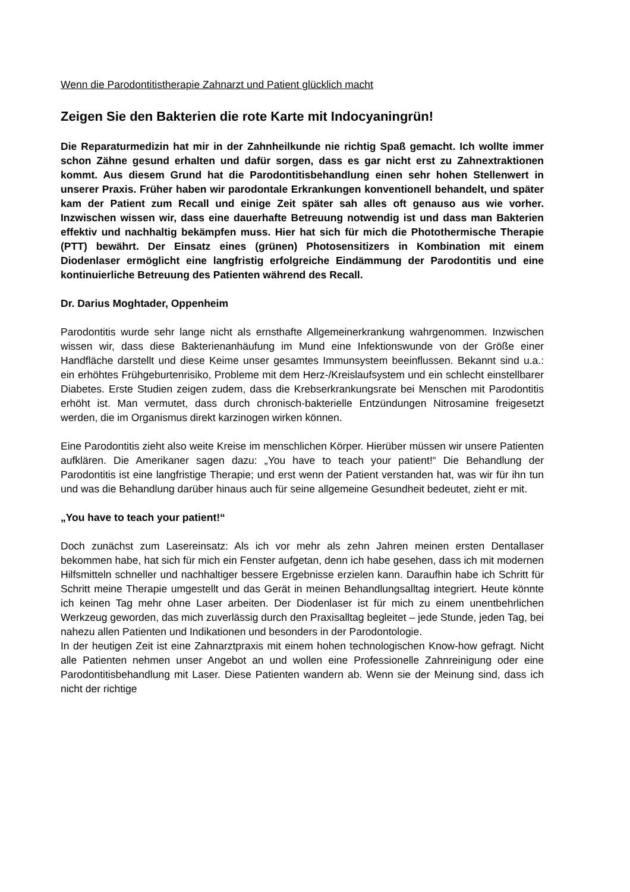Wenn die Parodontitistherapie Zahnarzt und Patient glücklich macht
Zeigen Sie den Bakterien die rote Karte mit Indocyaningrün!
Die Reparaturmedizin hat mir in der Zahnheilkunde nie richtig Spaß gemacht. Ich wollte immer schon Zähne gesund erhalten und dafür sorgen, dass es gar nicht erst zu Zahnextraktionen kommt. Aus diesem Grund hat die Parodontitisbehandlung einen sehr hohen Stellenwert in unserer Praxis. Früher haben wir parodontale Erkrankungen konventionell behandelt, und später kam der Patient zum Recall und einige Zeit später sah alles oft genauso aus wie vorher. Inzwischen wissen wir, dass eine dauerhafte Betreuung notwendig ist und dass man Bakterien effektiv und nachhaltig bekämpfen muss. Hier hat sich für mich die Photothermische Therapie (PTT) bewährt. Der Einsatz eines (grünen) Photosensitizers in Kombination mit einem Diodenlaser ermöglicht eine langfristig erfolgreiche Eindämmung der Parodontitis und eine kontinuierliche Betreuung des Patienten während des Recall.
Dr. Darius Moghtader, Oppenheim
Parodontitis wurde sehr lange nicht als ernsthafte Allgemeinerkrankung wahrgenommen. Inzwischen wissen wir, dass diese Bakterienanhäufung im Mund eine Infektionswunde von der Größe einer Handfläche darstellt und diese Keime unser gesamtes Immunsystem beeinflussen. Bekannt sind u.a.: ein erhöhtes Frühgeburtenrisiko, Probleme mit dem Herz-/Kreislaufsystem und ein schlecht einstellbarer Diabetes. Erste Studien zeigen zudem, dass die Krebserkrankungsrate bei Menschen mit Parodontitis erhöht ist. Man vermutet, dass durch chronisch-bakterielle Entzündungen Nitrosamine freigesetzt werden, die im Organismus direkt karzinogen wirken können.
Eine Parodontitis zieht also weite Kreise im menschlichen Körper. Hierüber müssen wir unsere Patienten aufklären. Die Amerikaner sagen dazu: „You have to teach your patient!“ Die Behandlung der Parodontitis ist eine langfristige Therapie; und erst wenn der Patient verstanden hat, was wir für ihn tun und was die Behandlung darüber hinaus auch für seine allgemeine Gesundheit bedeutet, zieht er mit.
„You have to teach your patient!“
Doch zunächst zum Lasereinsatz: Als ich vor mehr als zehn Jahren meinen ersten Dentallaser bekommen habe, hat sich für mich ein Fenster aufgetan, denn ich habe gesehen, dass ich mit modernen Hilfsmitteln schneller und nachhaltiger bessere Ergebnisse erzielen kann. Daraufhin habe ich Schritt für Schritt meine Therapie umgestellt und das Gerät in meinen Behandlungsalltag integriert. Heute könnte ich keinen Tag mehr ohne Laser arbeiten. Der Diodenlaser ist für mich zu einem unentbehrlichen Werkzeug geworden, das mich zuverlässig durch den Praxisalltag begleitet – jede Stunde, jeden Tag, bei nahezu allen Patienten und Indikationen und besonders in der Parodontologie.
In der heutigen Zeit ist eine Zahnarztpraxis mit einem hohen technologischen Know-how gefragt. Nicht alle Patienten nehmen unser Angebot an und wollen eine Professionelle Zahnreinigung oder eine Parodontitisbehandlung mit Laser. Diese Patienten wandern ab. Wenn sie der Meinung sind, dass ich nicht der richtige